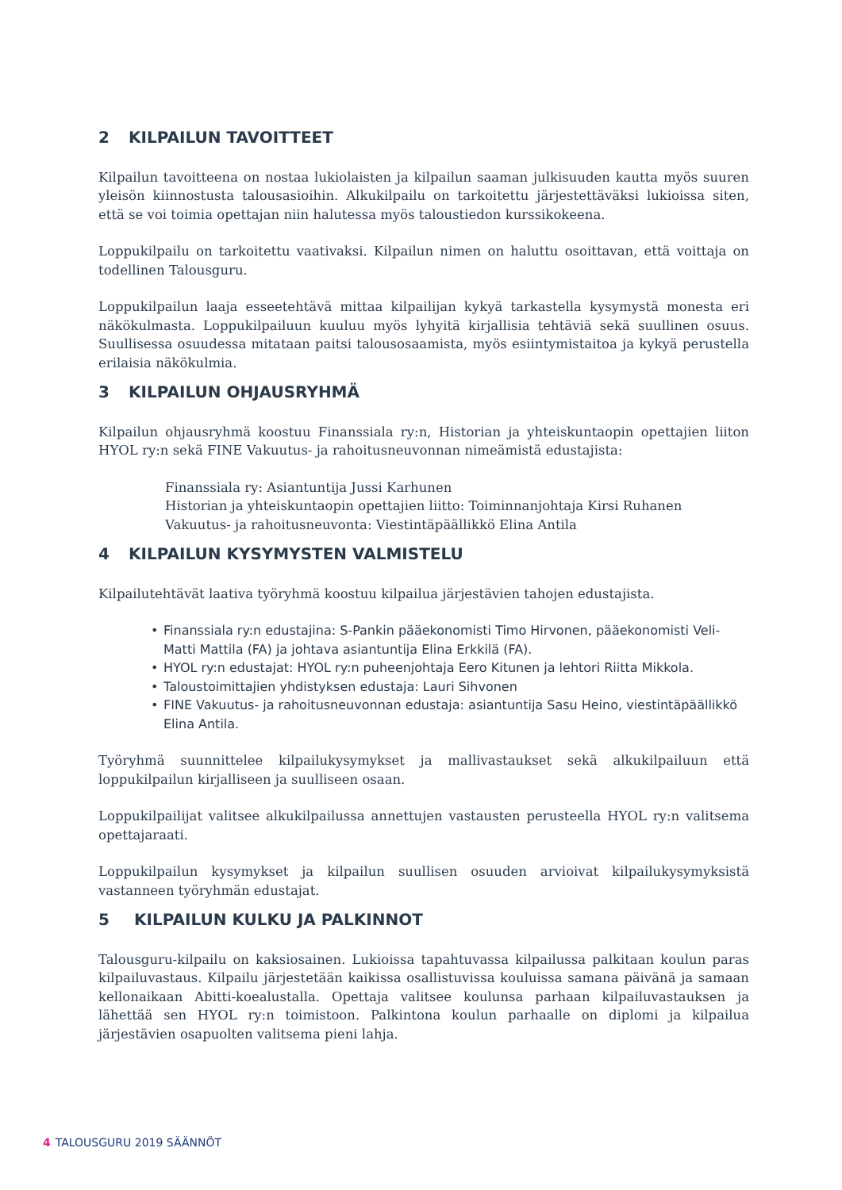2 KILPAILUN TAVOITTEET
Kilpailun tavoitteena on nostaa lukiolaisten ja kilpailun saaman julkisuuden kautta myös suuren yleisön kiinnostusta talousasioihin. Alkukilpailu on tarkoitettu järjestettäväksi lukioissa siten, että se voi toimia opettajan niin halutessa myös taloustiedon kurssikokeena.
Loppukilpailu on tarkoitettu vaativaksi. Kilpailun nimen on haluttu osoittavan, että voittaja on todellinen Talousguru.
Loppukilpailun laaja esseetehtävä mittaa kilpailijan kykyä tarkastella kysymystä monesta eri näkökulmasta. Loppukilpailuun kuuluu myös lyhyitä kirjallisia tehtäviä sekä suullinen osuus. Suullisessa osuudessa mitataan paitsi talousosaamista, myös esiintymistaitoa ja kykyä perustella erilaisia näkökulmia.
3 KILPAILUN OHJAUSRYHMÄ
Kilpailun ohjausryhmä koostuu Finanssiala ry:n, Historian ja yhteiskuntaopin opettajien liiton HYOL ry:n sekä FINE Vakuutus- ja rahoitusneuvonnan nimeämistä edustajista:
Finanssiala ry: Asiantuntija Jussi Karhunen
Historian ja yhteiskuntaopin opettajien liitto: Toiminnanjohtaja Kirsi Ruhanen
Vakuutus- ja rahoitusneuvonta: Viestintäpäällikkö Elina Antila
4 KILPAILUN KYSYMYSTEN VALMISTELU
Kilpailutehtävät laativa työryhmä koostuu kilpailua järjestävien tahojen edustajista.
• Finanssiala ry:n edustajina: S-Pankin pääekonomisti Timo Hirvonen, pääekonomisti Veli-Matti Mattila (FA) ja johtava asiantuntija Elina Erkkilä (FA).
• HYOL ry:n edustajat: HYOL ry:n puheenjohtaja Eero Kitunen ja lehtori Riitta Mikkola.
• Taloustoimittajien yhdistyksen edustaja: Lauri Sihvonen
• FINE Vakuutus- ja rahoitusneuvonnan edustaja: asiantuntija Sasu Heino, viestintäpäällikkö Elina Antila.
Työryhmä suunnittelee kilpailukysymykset ja mallivastaukset sekä alkukilpailuun että loppukilpailun kirjalliseen ja suulliseen osaan.
Loppukilpailijat valitsee alkukilpailussa annettujen vastausten perusteella HYOL ry:n valitsema opettajaraati.
Loppukilpailun kysymykset ja kilpailun suullisen osuuden arvioivat kilpailukysymyksistä vastanneen työryhmän edustajat.
5 KILPAILUN KULKU JA PALKINNOT
Talousguru-kilpailu on kaksiosainen. Lukioissa tapahtuvassa kilpailussa palkitaan koulun paras kilpailuvastaus. Kilpailu järjestetään kaikissa osallistuvissa kouluissa samana päivänä ja samaan kellonaikaan Abitti-koealustalla. Opettaja valitsee koulunsa parhaan kilpailuvastauksen ja lähettää sen HYOL ry:n toimistoon. Palkintona koulun parhaalle on diplomi ja kilpailua järjestävien osapuolten valitsema pieni lahja.
4 TALOUSGURU 2019 SÄÄNNÖT